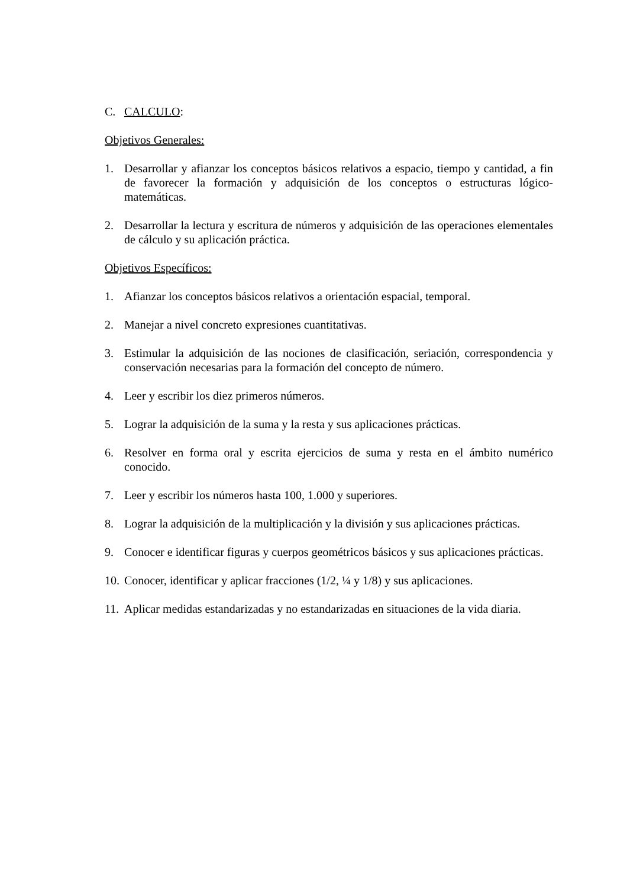C. CALCULO:
Objetivos Generales:
1. Desarrollar y afianzar los conceptos básicos relativos a espacio, tiempo y cantidad, a fin de favorecer la formación y adquisición de los conceptos o estructuras lógico-matemáticas.
2. Desarrollar la lectura y escritura de números y adquisición de las operaciones elementales de cálculo y su aplicación práctica.
Objetivos Específicos:
1. Afianzar los conceptos básicos relativos a orientación espacial, temporal.
2. Manejar a nivel concreto expresiones cuantitativas.
3. Estimular la adquisición de las nociones de clasificación, seriación, correspondencia y conservación necesarias para la formación del concepto de número.
4. Leer y escribir los diez primeros números.
5. Lograr la adquisición de la suma y la resta y sus aplicaciones prácticas.
6. Resolver en forma oral y escrita ejercicios de suma y resta en el ámbito numérico conocido.
7. Leer y escribir los números hasta 100, 1.000 y superiores.
8. Lograr la adquisición de la multiplicación y la división y sus aplicaciones prácticas.
9. Conocer e identificar figuras y cuerpos geométricos básicos y sus aplicaciones prácticas.
10. Conocer, identificar y aplicar fracciones (1/2, ¼ y 1/8) y sus aplicaciones.
11. Aplicar medidas estandarizadas y no estandarizadas en situaciones de la vida diaria.